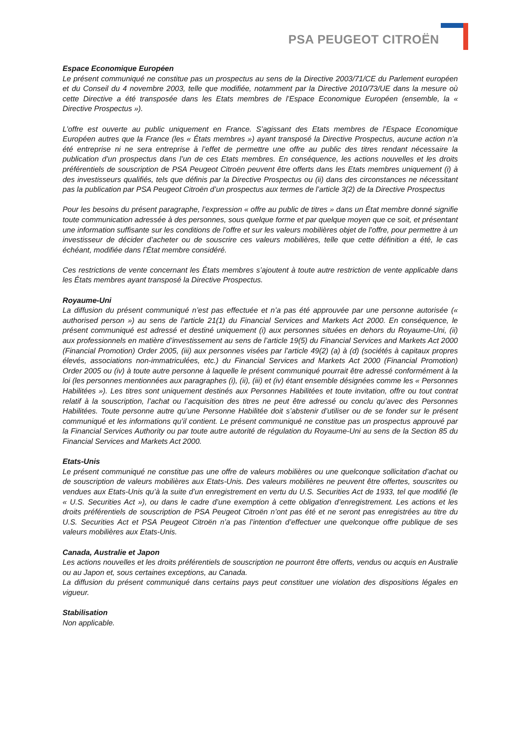PSA PEUGEOT CITROËN
Espace Economique Européen
Le présent communiqué ne constitue pas un prospectus au sens de la Directive 2003/71/CE du Parlement européen et du Conseil du 4 novembre 2003, telle que modifiée, notamment par la Directive 2010/73/UE dans la mesure où cette Directive a été transposée dans les Etats membres de l’Espace Economique Européen (ensemble, la « Directive Prospectus »).
L’offre est ouverte au public uniquement en France. S’agissant des Etats membres de l’Espace Economique Européen autres que la France (les « États membres ») ayant transposé la Directive Prospectus, aucune action n’a été entreprise ni ne sera entreprise à l’effet de permettre une offre au public des titres rendant nécessaire la publication d’un prospectus dans l’un de ces Etats membres. En conséquence, les actions nouvelles et les droits préférentiels de souscription de PSA Peugeot Citroën peuvent être offerts dans les Etats membres uniquement (i) à des investisseurs qualifiés, tels que définis par la Directive Prospectus ou (ii) dans des circonstances ne nécessitant pas la publication par PSA Peugeot Citroën d’un prospectus aux termes de l’article 3(2) de la Directive Prospectus
Pour les besoins du présent paragraphe, l’expression « offre au public de titres » dans un État membre donné signifie toute communication adressée à des personnes, sous quelque forme et par quelque moyen que ce soit, et présentant une information suffisante sur les conditions de l’offre et sur les valeurs mobilières objet de l’offre, pour permettre à un investisseur de décider d’acheter ou de souscrire ces valeurs mobilières, telle que cette définition a été, le cas échéant, modifiée dans l’État membre considéré.
Ces restrictions de vente concernant les États membres s’ajoutent à toute autre restriction de vente applicable dans les États membres ayant transposé la Directive Prospectus.
Royaume-Uni
La diffusion du présent communiqué n’est pas effectuée et n’a pas été approuvée par une personne autorisée (« authorised person ») au sens de l’article 21(1) du Financial Services and Markets Act 2000. En conséquence, le présent communiqué est adressé et destiné uniquement (i) aux personnes situées en dehors du Royaume-Uni, (ii) aux professionnels en matière d’investissement au sens de l’article 19(5) du Financial Services and Markets Act 2000 (Financial Promotion) Order 2005, (iii) aux personnes visées par l’article 49(2) (a) à (d) (sociétés à capitaux propres élevés, associations non-immatriculées, etc.) du Financial Services and Markets Act 2000 (Financial Promotion) Order 2005 ou (iv) à toute autre personne à laquelle le présent communiqué pourrait être adressé conformément à la loi (les personnes mentionnées aux paragraphes (i), (ii), (iii) et (iv) étant ensemble désignées comme les « Personnes Habilitées »). Les titres sont uniquement destinés aux Personnes Habilitées et toute invitation, offre ou tout contrat relatif à la souscription, l’achat ou l’acquisition des titres ne peut être adressé ou conclu qu’avec des Personnes Habilitées. Toute personne autre qu’une Personne Habilitée doit s’abstenir d’utiliser ou de se fonder sur le présent communiqué et les informations qu’il contient. Le présent communiqué ne constitue pas un prospectus approuvé par la Financial Services Authority ou par toute autre autorité de régulation du Royaume-Uni au sens de la Section 85 du Financial Services and Markets Act 2000.
Etats-Unis
Le présent communiqué ne constitue pas une offre de valeurs mobilières ou une quelconque sollicitation d’achat ou de souscription de valeurs mobilières aux Etats-Unis. Des valeurs mobilières ne peuvent être offertes, souscrites ou vendues aux Etats-Unis qu’à la suite d’un enregistrement en vertu du U.S. Securities Act de 1933, tel que modifié (le « U.S. Securities Act »), ou dans le cadre d’une exemption à cette obligation d’enregistrement. Les actions et les droits préférentiels de souscription de PSA Peugeot Citroën n’ont pas été et ne seront pas enregistrées au titre du U.S. Securities Act et PSA Peugeot Citroën n’a pas l’intention d’effectuer une quelconque offre publique de ses valeurs mobilières aux Etats-Unis.
Canada, Australie et Japon
Les actions nouvelles et les droits préférentiels de souscription ne pourront être offerts, vendus ou acquis en Australie ou au Japon et, sous certaines exceptions, au Canada.
La diffusion du présent communiqué dans certains pays peut constituer une violation des dispositions légales en vigueur.
Stabilisation
Non applicable.